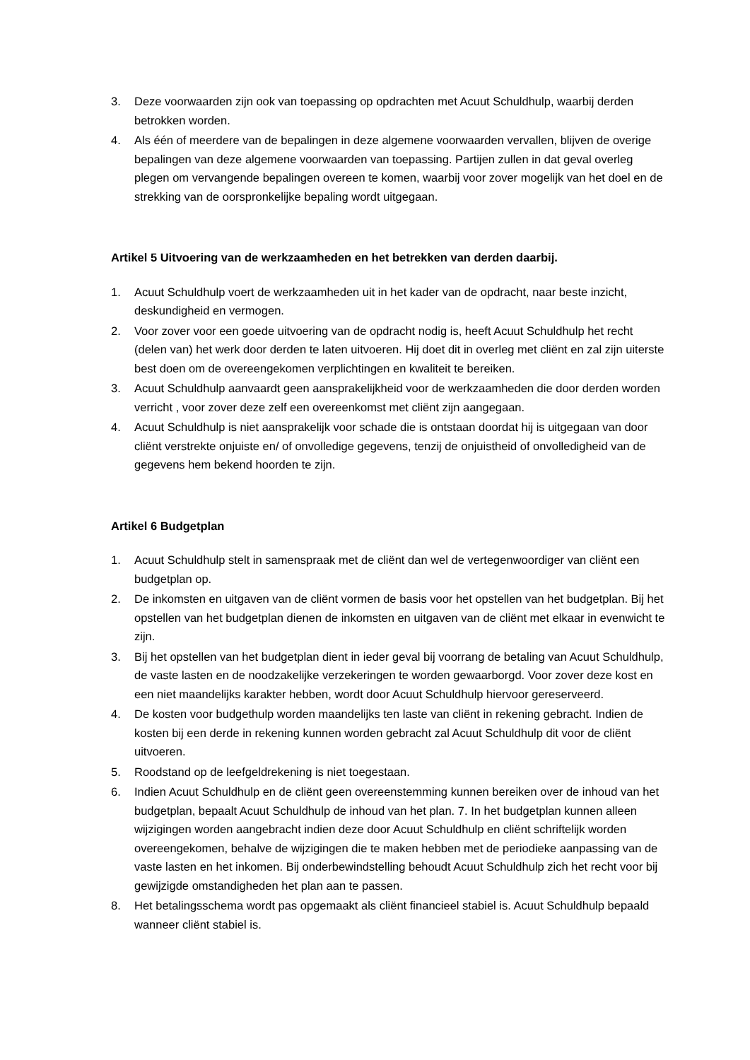3. Deze voorwaarden zijn ook van toepassing op opdrachten met Acuut Schuldhulp, waarbij derden betrokken worden.
4. Als één of meerdere van de bepalingen in deze algemene voorwaarden vervallen, blijven de overige bepalingen van deze algemene voorwaarden van toepassing. Partijen zullen in dat geval overleg plegen om vervangende bepalingen overeen te komen, waarbij voor zover mogelijk van het doel en de strekking van de oorspronkelijke bepaling wordt uitgegaan.
Artikel 5 Uitvoering van de werkzaamheden en het betrekken van derden daarbij.
1. Acuut Schuldhulp voert de werkzaamheden uit in het kader van de opdracht, naar beste inzicht, deskundigheid en vermogen.
2. Voor zover voor een goede uitvoering van de opdracht nodig is, heeft Acuut Schuldhulp het recht (delen van) het werk door derden te laten uitvoeren. Hij doet dit in overleg met cliënt en zal zijn uiterste best doen om de overeengekomen verplichtingen en kwaliteit te bereiken.
3. Acuut Schuldhulp aanvaardt geen aansprakelijkheid voor de werkzaamheden die door derden worden verricht , voor zover deze zelf een overeenkomst met cliënt zijn aangegaan.
4. Acuut Schuldhulp is niet aansprakelijk voor schade die is ontstaan doordat hij is uitgegaan van door cliënt verstrekte onjuiste en/ of onvolledige gegevens, tenzij de onjuistheid of onvolledigheid van de gegevens hem bekend hoorden te zijn.
Artikel 6 Budgetplan
1. Acuut Schuldhulp stelt in samenspraak met de cliënt dan wel de vertegenwoordiger van cliënt een budgetplan op.
2. De inkomsten en uitgaven van de cliënt vormen de basis voor het opstellen van het budgetplan. Bij het opstellen van het budgetplan dienen de inkomsten en uitgaven van de cliënt met elkaar in evenwicht te zijn.
3. Bij het opstellen van het budgetplan dient in ieder geval bij voorrang de betaling van Acuut Schuldhulp, de vaste lasten en de noodzakelijke verzekeringen te worden gewaarborgd. Voor zover deze kost en een niet maandelijks karakter hebben, wordt door Acuut Schuldhulp hiervoor gereserveerd.
4. De kosten voor budgethulp worden maandelijks ten laste van cliënt in rekening gebracht. Indien de kosten bij een derde in rekening kunnen worden gebracht zal Acuut Schuldhulp dit voor de cliënt uitvoeren.
5. Roodstand op de leefgeldrekening is niet toegestaan.
6. Indien Acuut Schuldhulp en de cliënt geen overeenstemming kunnen bereiken over de inhoud van het budgetplan, bepaalt Acuut Schuldhulp de inhoud van het plan. 7. In het budgetplan kunnen alleen wijzigingen worden aangebracht indien deze door Acuut Schuldhulp en cliënt schriftelijk worden overeengekomen, behalve de wijzigingen die te maken hebben met de periodieke aanpassing van de vaste lasten en het inkomen. Bij onderbewindstelling behoudt Acuut Schuldhulp zich het recht voor bij gewijzigde omstandigheden het plan aan te passen.
8. Het betalingsschema wordt pas opgemaakt als cliënt financieel stabiel is. Acuut Schuldhulp bepaald wanneer cliënt stabiel is.